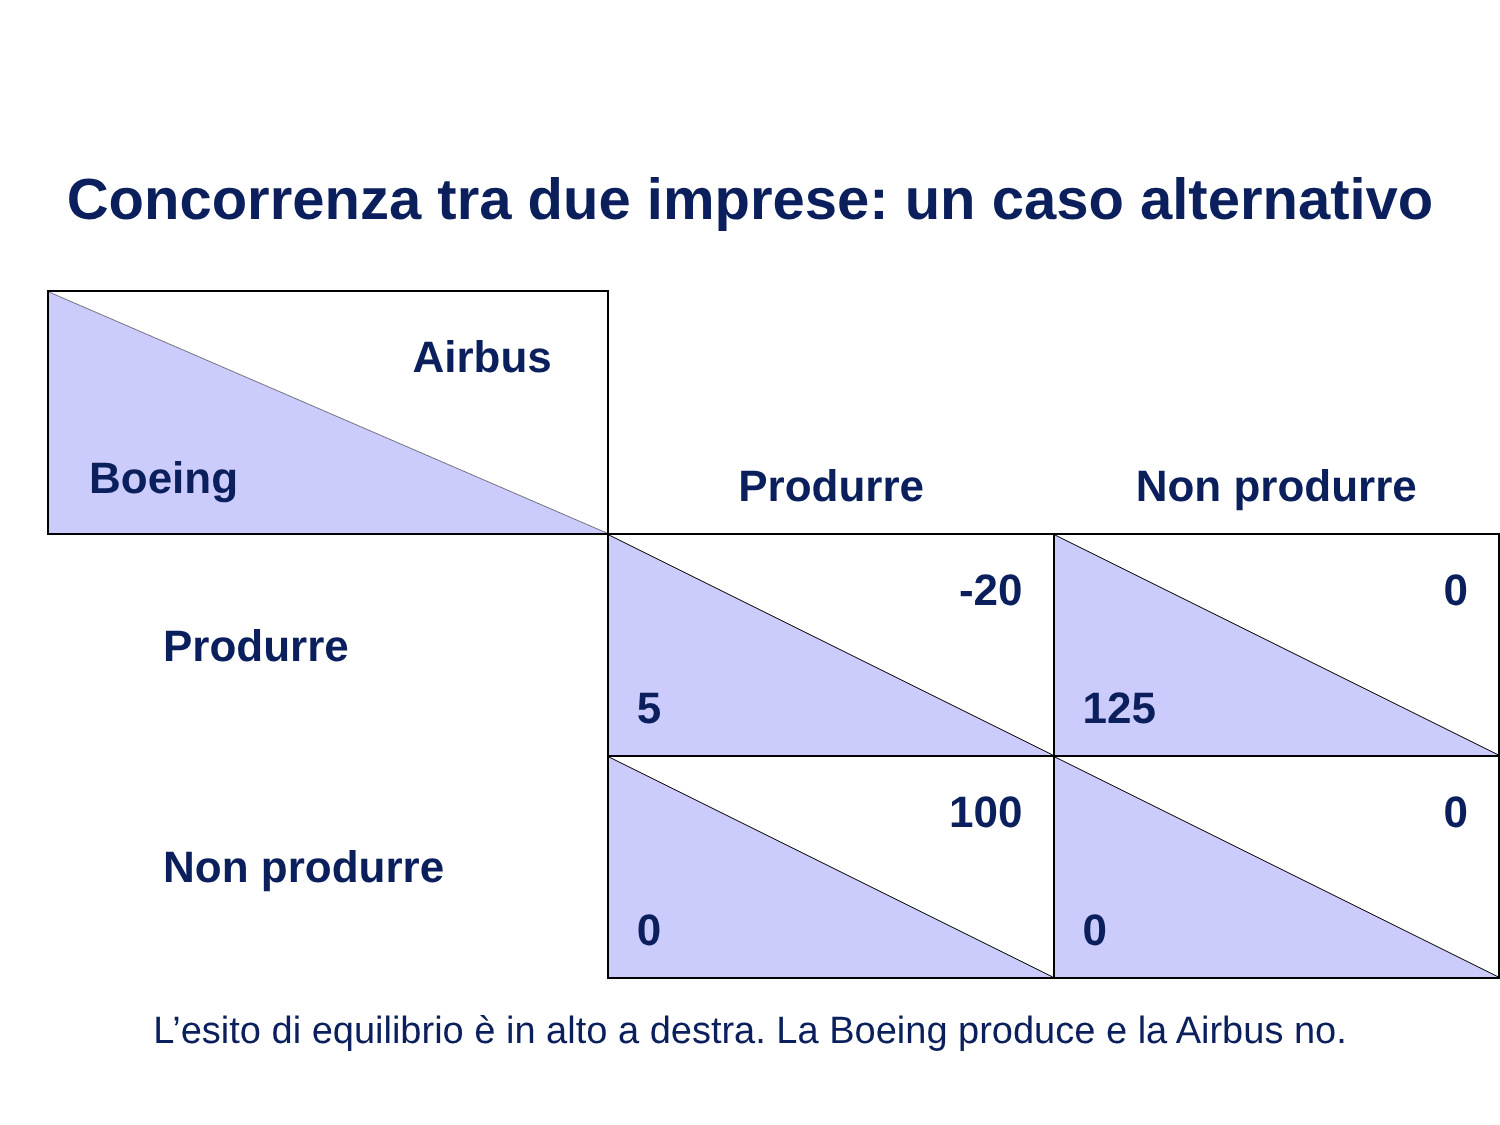Concorrenza tra due imprese: un caso alternativo
| Airbus Boeing | Produrre | Non produrre |
| Produrre | -20 5 | 0 125 |
| Non produrre | 100 0 | 0 0 |
L’esito di equilibrio è in alto a destra. La Boeing produce e la Airbus no.